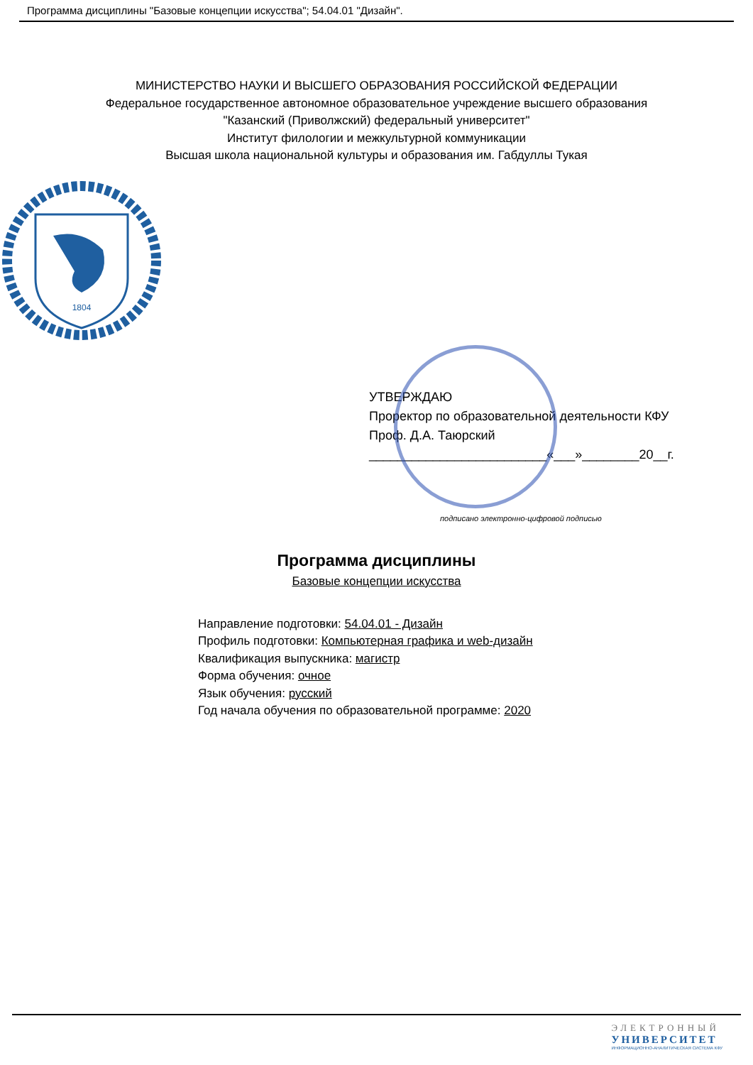Программа дисциплины "Базовые концепции искусства"; 54.04.01 "Дизайн".
МИНИСТЕРСТВО НАУКИ И ВЫСШЕГО ОБРАЗОВАНИЯ РОССИЙСКОЙ ФЕДЕРАЦИИ
Федеральное государственное автономное образовательное учреждение высшего образования
"Казанский (Приволжский) федеральный университет"
Институт филологии и межкультурной коммуникации
Высшая школа национальной культуры и образования им. Габдуллы Тукая
1804
УТВЕРЖДАЮ
Проректор по образовательной деятельности КФУ
Проф. Д.А. Таюрский
_________________________«___»________20__г.
подписано электронно-цифровой подписью
Программа дисциплины
Базовые концепции искусства
Направление подготовки: 54.04.01 - Дизайн
Профиль подготовки: Компьютерная графика и web-дизайн
Квалификация выпускника: магистр
Форма обучения: очное
Язык обучения: русский
Год начала обучения по образовательной программе: 2020
ЭЛЕКТРОННЫЙ
УНИВЕРСИТЕТ
ИНФОРМАЦИОННО-АНАЛИТИЧЕСКАЯ СИСТЕМА КФУ